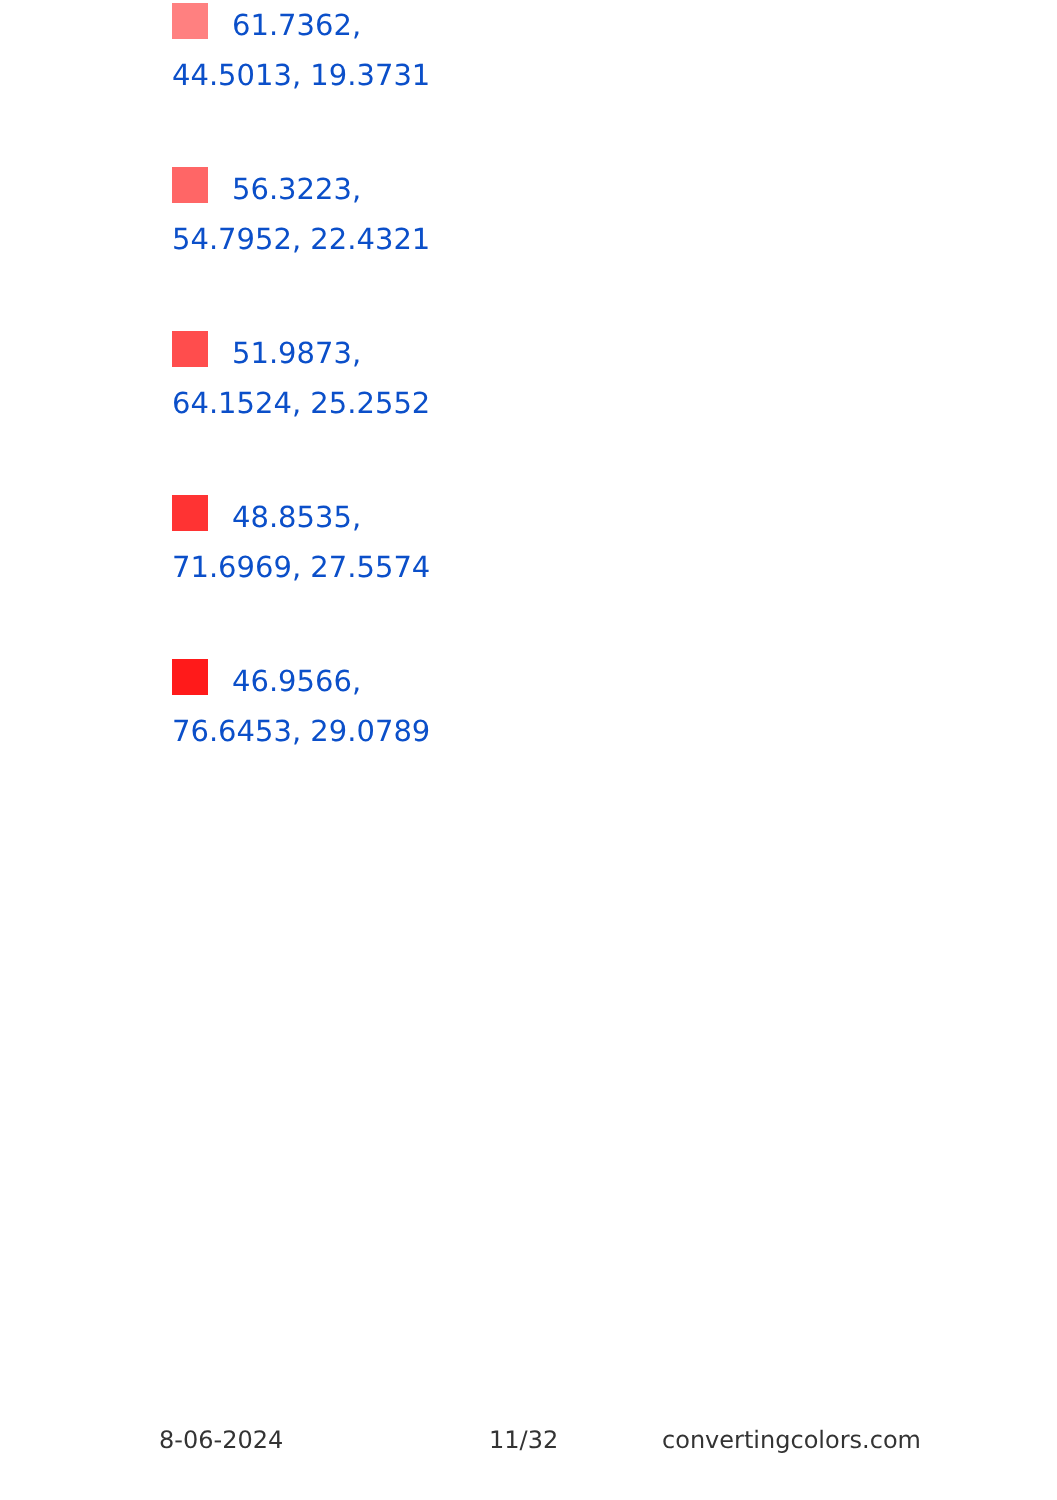61.7362, 44.5013, 19.3731
56.3223, 54.7952, 22.4321
51.9873, 64.1524, 25.2552
48.8535, 71.6969, 27.5574
46.9566, 76.6453, 29.0789
8-06-2024 11/32 convertingcolors.com